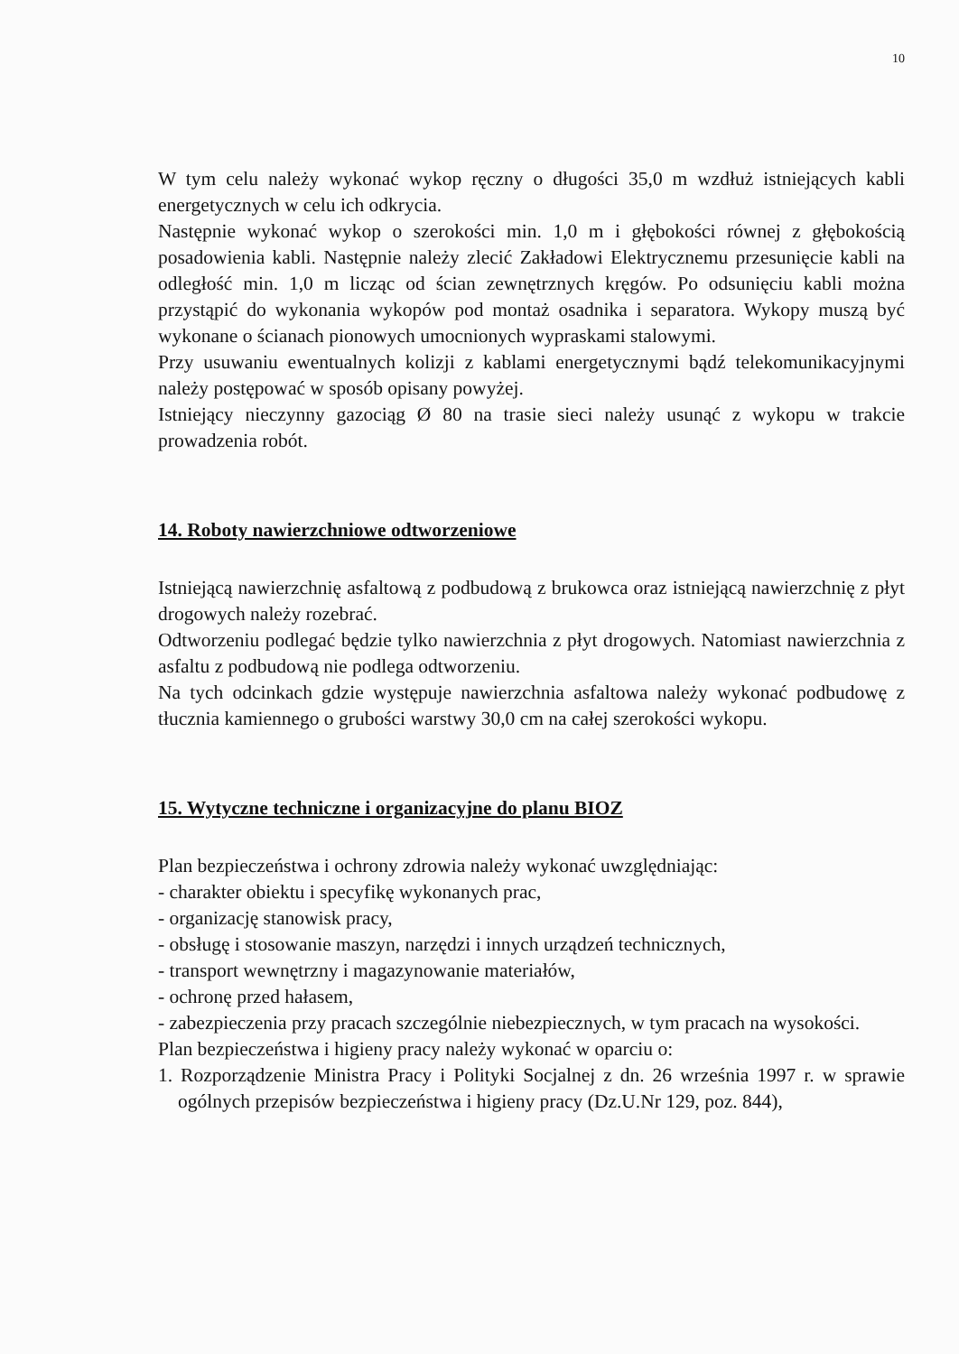10
W tym celu należy wykonać wykop ręczny o długości 35,0 m wzdłuż istniejących kabli energetycznych w celu ich odkrycia.
Następnie wykonać wykop o szerokości min. 1,0 m i głębokości równej z głębokością posadowienia kabli. Następnie należy zlecić Zakładowi Elektrycznemu przesunięcie kabli na odległość min. 1,0 m licząc od ścian zewnętrznych kręgów. Po odsunięciu kabli można przystąpić do wykonania wykopów pod montaż osadnika i separatora. Wykopy muszą być wykonane o ścianach pionowych umocnionych wypraskami stalowymi.
Przy usuwaniu ewentualnych kolizji z kablami energetycznymi bądź telekomunikacyjnymi należy postępować w sposób opisany powyżej.
Istniejący nieczynny gazociąg Ø 80 na trasie sieci należy usunąć z wykopu w trakcie prowadzenia robót.
14. Roboty nawierzchniowe odtworzeniowe
Istniejącą nawierzchnię asfaltową z podbudową z brukowca oraz istniejącą nawierzchnię z płyt drogowych należy rozebrać.
Odtworzeniu podlegać będzie tylko nawierzchnia z płyt drogowych. Natomiast nawierzchnia z asfaltu z podbudową nie podlega odtworzeniu.
Na tych odcinkach gdzie występuje nawierzchnia asfaltowa należy wykonać podbudowę z tłucznia kamiennego o grubości warstwy 30,0 cm na całej szerokości wykopu.
15. Wytyczne techniczne i organizacyjne do planu BIOZ
Plan bezpieczeństwa i ochrony zdrowia należy wykonać uwzględniając:
- charakter obiektu i specyfikę wykonanych prac,
- organizację stanowisk pracy,
- obsługę i stosowanie maszyn, narzędzi i innych urządzeń technicznych,
- transport wewnętrzny i magazynowanie materiałów,
- ochronę przed hałasem,
- zabezpieczenia przy pracach szczególnie niebezpiecznych, w tym pracach na wysokości.
Plan bezpieczeństwa i higieny pracy należy wykonać w oparciu o:
1. Rozporządzenie Ministra Pracy i Polityki Socjalnej z dn. 26 września 1997 r. w sprawie ogólnych przepisów bezpieczeństwa i higieny pracy (Dz.U.Nr 129, poz. 844),